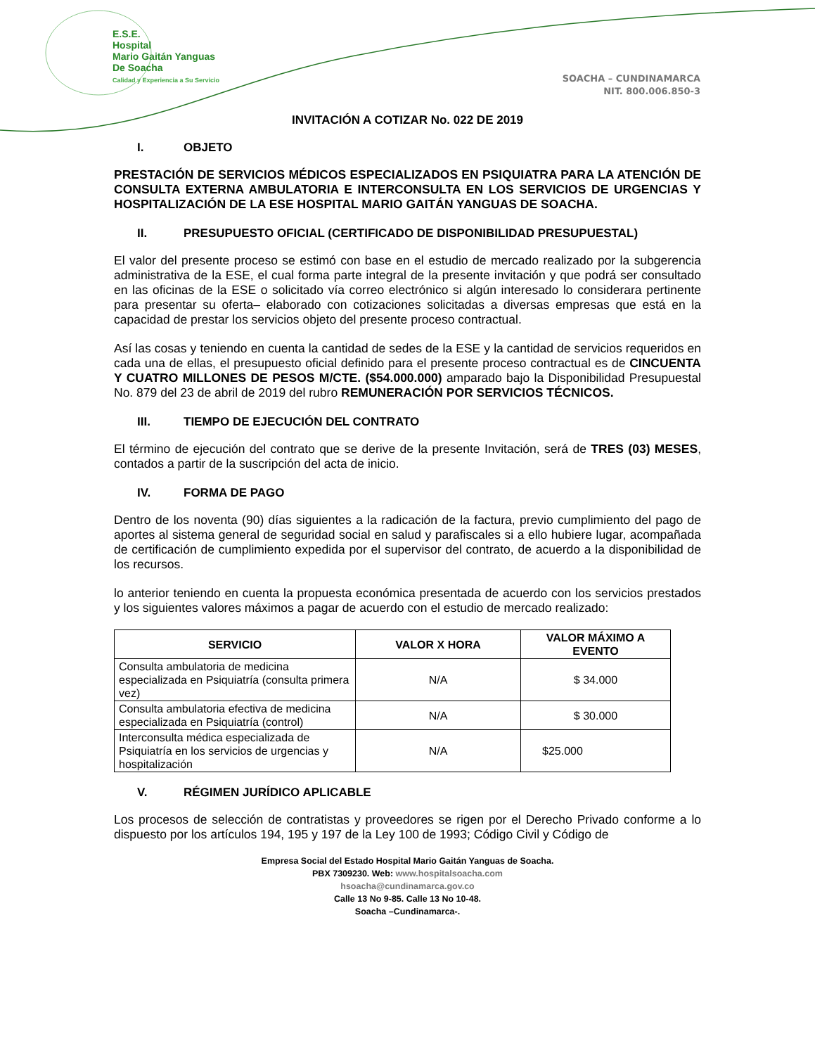E.S.E.
Hospital
Mario Gaitán Yanguas
De Soacha
Calidad y Experiencia a Su Servicio
SOACHA – CUNDINAMARCA
NIT. 800.006.850-3
INVITACIÓN A COTIZAR No. 022 DE 2019
I. OBJETO
PRESTACIÓN DE SERVICIOS MÉDICOS ESPECIALIZADOS EN PSIQUIATRA PARA LA ATENCIÓN DE CONSULTA EXTERNA AMBULATORIA E INTERCONSULTA EN LOS SERVICIOS DE URGENCIAS Y HOSPITALIZACIÓN DE LA ESE HOSPITAL MARIO GAITÁN YANGUAS DE SOACHA.
II. PRESUPUESTO OFICIAL (CERTIFICADO DE DISPONIBILIDAD PRESUPUESTAL)
El valor del presente proceso se estimó con base en el estudio de mercado realizado por la subgerencia administrativa de la ESE, el cual forma parte integral de la presente invitación y que podrá ser consultado en las oficinas de la ESE o solicitado vía correo electrónico si algún interesado lo considerara pertinente para presentar su oferta– elaborado con cotizaciones solicitadas a diversas empresas que está en la capacidad de prestar los servicios objeto del presente proceso contractual.
Así las cosas y teniendo en cuenta la cantidad de sedes de la ESE y la cantidad de servicios requeridos en cada una de ellas, el presupuesto oficial definido para el presente proceso contractual es de CINCUENTA Y CUATRO MILLONES DE PESOS M/CTE. ($54.000.000) amparado bajo la Disponibilidad Presupuestal No. 879 del 23 de abril de 2019 del rubro REMUNERACIÓN POR SERVICIOS TÉCNICOS.
III. TIEMPO DE EJECUCIÓN DEL CONTRATO
El término de ejecución del contrato que se derive de la presente Invitación, será de TRES (03) MESES, contados a partir de la suscripción del acta de inicio.
IV. FORMA DE PAGO
Dentro de los noventa (90) días siguientes a la radicación de la factura, previo cumplimiento del pago de aportes al sistema general de seguridad social en salud y parafiscales si a ello hubiere lugar, acompañada de certificación de cumplimiento expedida por el supervisor del contrato, de acuerdo a la disponibilidad de los recursos.
lo anterior teniendo en cuenta la propuesta económica presentada de acuerdo con los servicios prestados y los siguientes valores máximos a pagar de acuerdo con el estudio de mercado realizado:
| SERVICIO | VALOR X HORA | VALOR MÁXIMO A EVENTO |
| --- | --- | --- |
| Consulta ambulatoria de medicina especializada en Psiquiatría (consulta primera vez) | N/A | $ 34.000 |
| Consulta ambulatoria efectiva de medicina especializada en Psiquiatría (control) | N/A | $ 30.000 |
| Interconsulta médica especializada de Psiquiatría en los servicios de urgencias y hospitalización | N/A | $25.000 |
V. RÉGIMEN JURÍDICO APLICABLE
Los procesos de selección de contratistas y proveedores se rigen por el Derecho Privado conforme a lo dispuesto por los artículos 194, 195 y 197 de la Ley 100 de 1993; Código Civil y Código de
Empresa Social del Estado Hospital Mario Gaitán Yanguas de Soacha.
PBX 7309230. Web: www.hospitalsoacha.com
hsoacha@cundinamarca.gov.co
Calle 13 No 9-85. Calle 13 No 10-48.
Soacha –Cundinamarca-.